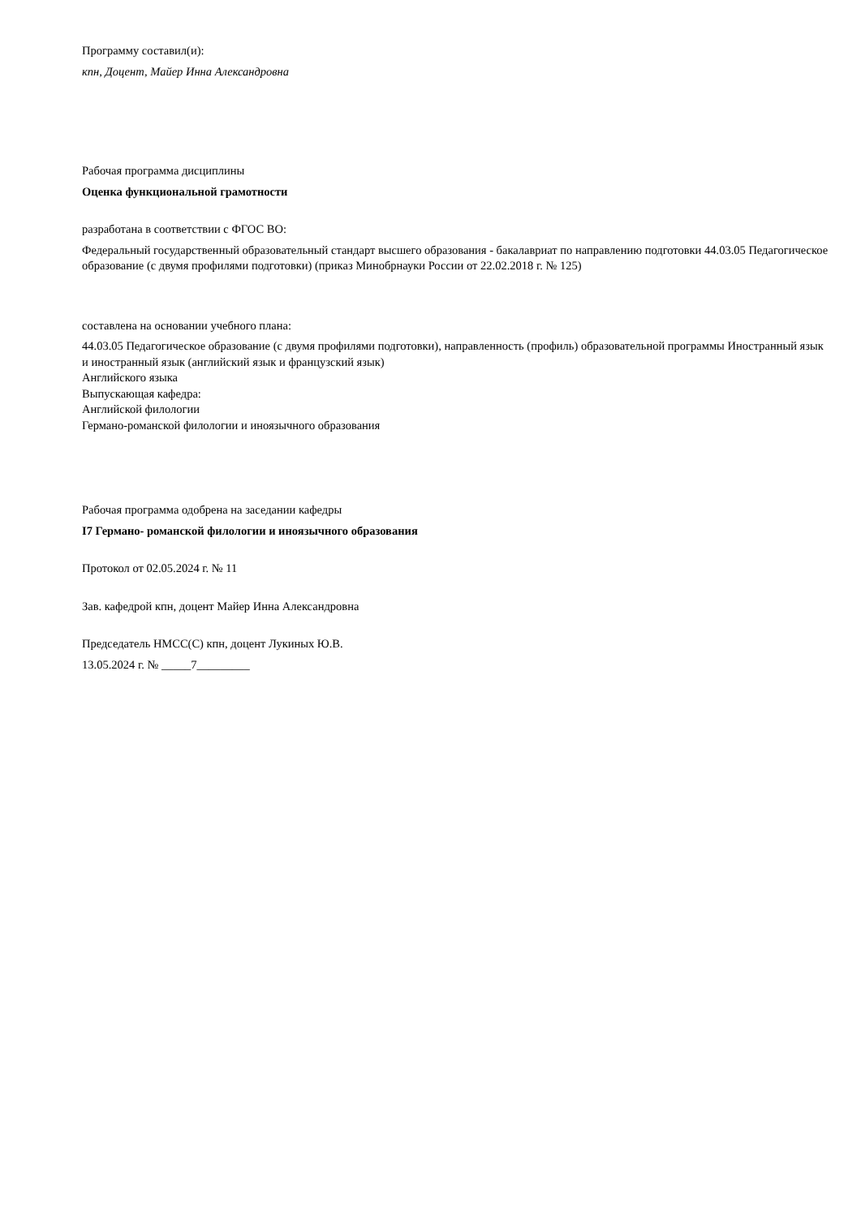Программу составил(и):
кпн, Доцент, Майер Инна Александровна
Рабочая программа дисциплины
Оценка функциональной грамотности
разработана в соответствии с ФГОС ВО:
Федеральный государственный образовательный стандарт высшего образования - бакалавриат по направлению подготовки 44.03.05 Педагогическое образование (с двумя профилями подготовки) (приказ Минобрнауки России от 22.02.2018 г. № 125)
составлена на основании учебного плана:
44.03.05 Педагогическое образование (с двумя профилями подготовки), направленность (профиль) образовательной программы Иностранный язык и иностранный язык (английский язык и французский язык)
Английского языка
Выпускающая кафедра:
Английской филологии
Германо-романской филологии и иноязычного образования
Рабочая программа одобрена на заседании кафедры
I7 Германо- романской филологии и иноязычного образования
Протокол от 02.05.2024 г. № 11
Зав. кафедрой кпн, доцент Майер Инна Александровна
Председатель НМСС(С) кпн, доцент Лукиных Ю.В.
13.05.2024 г. № _____7_________